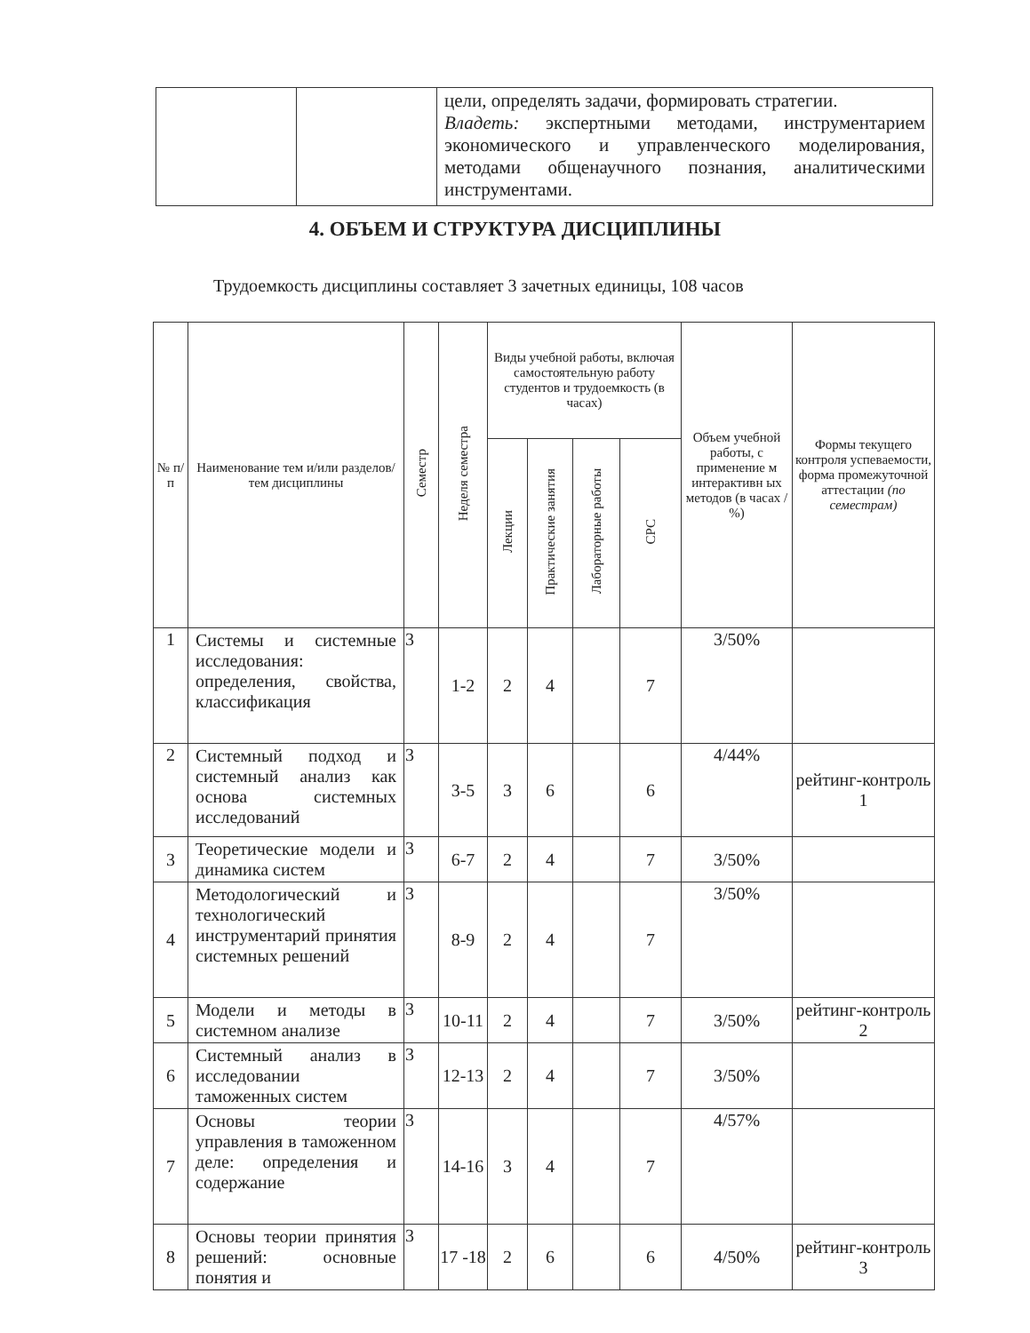| | | цели, определять задачи, формировать стратегии. Владеть: экспертными методами, инструментарием экономического и управленческого моделирования, методами общенаучного познания, аналитическими инструментами. |
4. ОБЪЕМ И СТРУКТУРА ДИСЦИПЛИНЫ
Трудоемкость дисциплины составляет 3 зачетных единицы, 108 часов
| № п/п | Наименование тем и/или разделов/тем дисциплины | Семестр | Неделя семестра | Виды учебной работы, включая самостоятельную работу студентов и трудоемкость (в часах) | | | | Объем учебной работы, с применение м интерактивн ых методов (в часах / %) | Формы текущего контроля успеваемости, форма промежуточной аттестации (по семестрам) |
| --- | --- | --- | --- | --- | --- | --- | --- | --- | --- |
| | | | | Лекции | Практические занятия | Лабораторные работы | СРС | | |
| 1 | Системы и системные исследования: определения, свойства, классификация | 3 | 1-2 | 2 | 4 | | 7 | 3/50% | |
| 2 | Системный подход и системный анализ как основа системных исследований | 3 | 3-5 | 3 | 6 | | 6 | 4/44% | рейтинг-контроль 1 |
| 3 | Теоретические модели и динамика систем | 3 | 6-7 | 2 | 4 | | 7 | 3/50% | |
| 4 | Методологический и технологический инструментарий принятия системных решений | 3 | 8-9 | 2 | 4 | | 7 | 3/50% | |
| 5 | Модели и методы в системном анализе | 3 | 10-11 | 2 | 4 | | 7 | 3/50% | рейтинг-контроль 2 |
| 6 | Системный анализ в исследовании таможенных систем | 3 | 12-13 | 2 | 4 | | 7 | 3/50% | |
| 7 | Основы теории управления в таможенном деле: определения и содержание | 3 | 14-16 | 3 | 4 | | 7 | 4/57% | |
| 8 | Основы теории принятия решений: основные понятия и | 3 | 17 -18 | 2 | 6 | | 6 | 4/50% | рейтинг-контроль 3 |